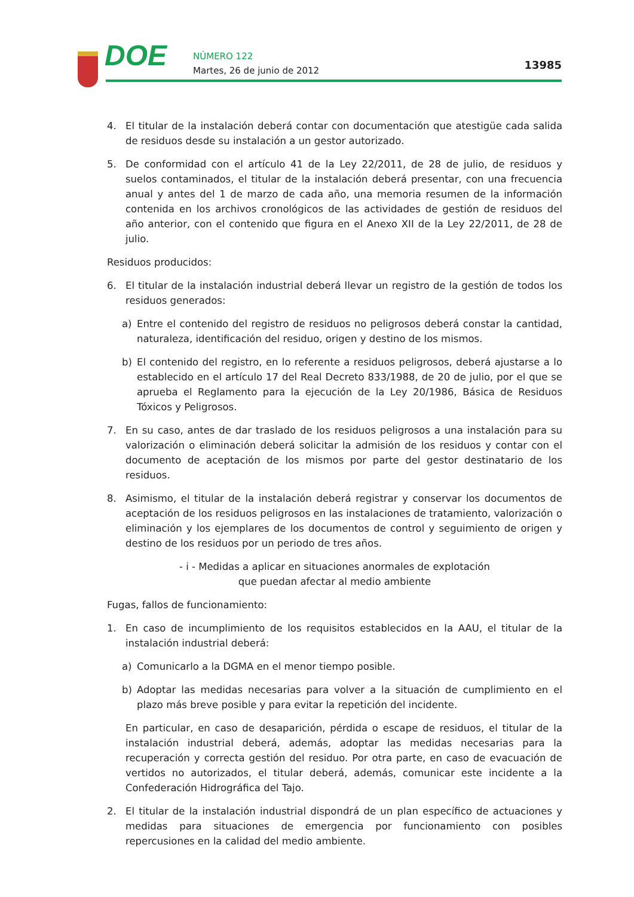DOE NÚMERO 122
Martes, 26 de junio de 2012 13985
4. El titular de la instalación deberá contar con documentación que atestigüe cada salida de residuos desde su instalación a un gestor autorizado.
5. De conformidad con el artículo 41 de la Ley 22/2011, de 28 de julio, de residuos y suelos contaminados, el titular de la instalación deberá presentar, con una frecuencia anual y antes del 1 de marzo de cada año, una memoria resumen de la información contenida en los archivos cronológicos de las actividades de gestión de residuos del año anterior, con el contenido que figura en el Anexo XII de la Ley 22/2011, de 28 de julio.
Residuos producidos:
6. El titular de la instalación industrial deberá llevar un registro de la gestión de todos los residuos generados:
a) Entre el contenido del registro de residuos no peligrosos deberá constar la cantidad, naturaleza, identificación del residuo, origen y destino de los mismos.
b) El contenido del registro, en lo referente a residuos peligrosos, deberá ajustarse a lo establecido en el artículo 17 del Real Decreto 833/1988, de 20 de julio, por el que se aprueba el Reglamento para la ejecución de la Ley 20/1986, Básica de Residuos Tóxicos y Peligrosos.
7. En su caso, antes de dar traslado de los residuos peligrosos a una instalación para su valorización o eliminación deberá solicitar la admisión de los residuos y contar con el documento de aceptación de los mismos por parte del gestor destinatario de los residuos.
8. Asimismo, el titular de la instalación deberá registrar y conservar los documentos de aceptación de los residuos peligrosos en las instalaciones de tratamiento, valorización o eliminación y los ejemplares de los documentos de control y seguimiento de origen y destino de los residuos por un periodo de tres años.
- i - Medidas a aplicar en situaciones anormales de explotación
que puedan afectar al medio ambiente
Fugas, fallos de funcionamiento:
1. En caso de incumplimiento de los requisitos establecidos en la AAU, el titular de la instalación industrial deberá:
a) Comunicarlo a la DGMA en el menor tiempo posible.
b) Adoptar las medidas necesarias para volver a la situación de cumplimiento en el plazo más breve posible y para evitar la repetición del incidente.
En particular, en caso de desaparición, pérdida o escape de residuos, el titular de la instalación industrial deberá, además, adoptar las medidas necesarias para la recuperación y correcta gestión del residuo. Por otra parte, en caso de evacuación de vertidos no autorizados, el titular deberá, además, comunicar este incidente a la Confederación Hidrográfica del Tajo.
2. El titular de la instalación industrial dispondrá de un plan específico de actuaciones y medidas para situaciones de emergencia por funcionamiento con posibles repercusiones en la calidad del medio ambiente.